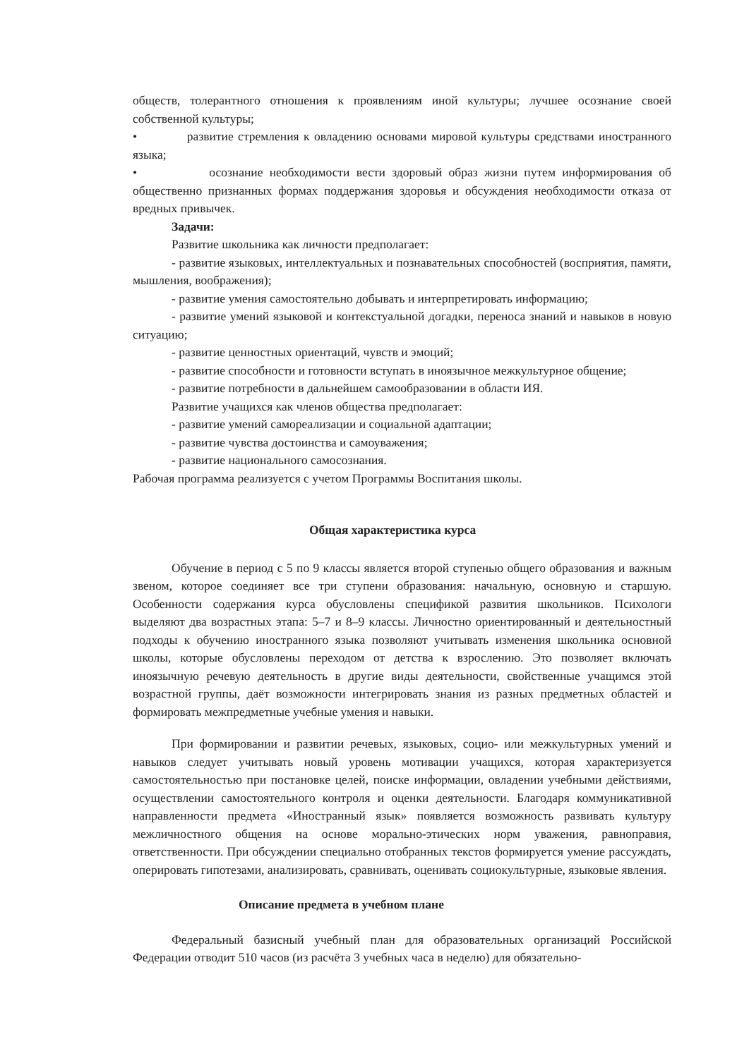обществ, толерантного отношения к проявлениям иной культуры; лучшее осознание своей собственной культуры;
• развитие стремления к овладению основами мировой культуры средствами иностранного языка;
• осознание необходимости вести здоровый образ жизни путем информирования об общественно признанных формах поддержания здоровья и обсуждения необходимости отказа от вредных привычек.
Задачи:
Развитие школьника как личности предполагает:
- развитие языковых, интеллектуальных и познавательных способностей (восприятия, памяти, мышления, воображения);
- развитие умения самостоятельно добывать и интерпретировать информацию;
- развитие умений языковой и контекстуальной догадки, переноса знаний и навыков в новую ситуацию;
- развитие ценностных ориентаций, чувств и эмоций;
- развитие способности и готовности вступать в иноязычное межкультурное общение;
- развитие потребности в дальнейшем самообразовании в области ИЯ.
Развитие учащихся как членов общества предполагает:
- развитие умений самореализации и социальной адаптации;
- развитие чувства достоинства и самоуважения;
- развитие национального самосознания.
Рабочая программа реализуется с учетом Программы Воспитания школы.
Общая характеристика курса
Обучение в период с 5 по 9 классы является второй ступенью общего образования и важным звеном, которое соединяет все три ступени образования: начальную, основную и старшую. Особенности содержания курса обусловлены спецификой развития школьников. Психологи выделяют два возрастных этапа: 5–7 и 8–9 классы. Личностно ориентированный и деятельностный подходы к обучению иностранного языка позволяют учитывать изменения школьника основной школы, которые обусловлены переходом от детства к взрослению. Это позволяет включать иноязычную речевую деятельность в другие виды деятельности, свойственные учащимся этой возрастной группы, даёт возможности интегрировать знания из разных предметных областей и формировать межпредметные учебные умения и навыки.
При формировании и развитии речевых, языковых, социо- или межкультурных умений и навыков следует учитывать новый уровень мотивации учащихся, которая характеризуется самостоятельностью при постановке целей, поиске информации, овладении учебными действиями, осуществлении самостоятельного контроля и оценки деятельности. Благодаря коммуникативной направленности предмета «Иностранный язык» появляется возможность развивать культуру межличностного общения на основе морально-этических норм уважения, равноправия, ответственности. При обсуждении специально отобранных текстов формируется умение рассуждать, оперировать гипотезами, анализировать, сравнивать, оценивать социокультурные, языковые явления.
Описание предмета в учебном плане
Федеральный базисный учебный план для образовательных организаций Российской Федерации отводит 510 часов (из расчёта 3 учебных часа в неделю) для обязательно-